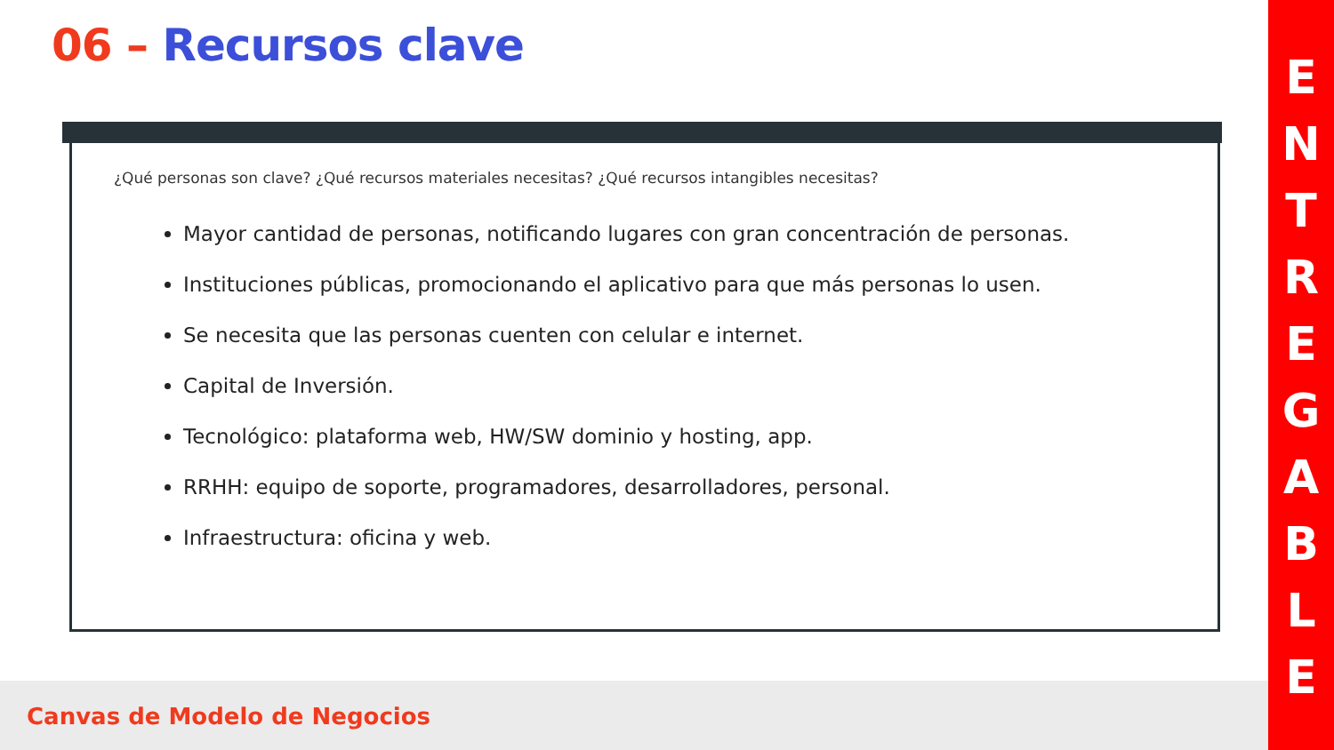06 – Recursos clave
¿Qué personas son clave? ¿Qué recursos materiales necesitas? ¿Qué recursos intangibles necesitas?
Mayor cantidad de personas, notificando lugares con gran concentración de personas.
Instituciones públicas, promocionando el aplicativo para que más personas lo usen.
Se necesita que las personas cuenten con celular e internet.
Capital de Inversión.
Tecnológico: plataforma web, HW/SW dominio y hosting, app.
RRHH: equipo de soporte, programadores, desarrolladores, personal.
Infraestructura: oficina y web.
Canvas de Modelo de Negocios
E
N
T
R
E
G
A
B
L
E